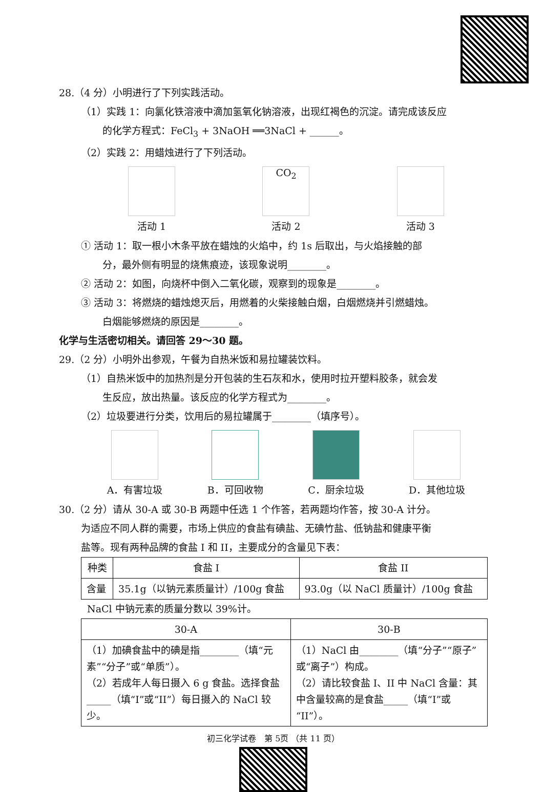28.（4 分）小明进行了下列实践活动。
（1）实践 1：向氯化铁溶液中滴加氢氧化钠溶液，出现红褐色的沉淀。请完成该反应
的化学方程式：FeCl<sub>3</sub> + 3NaOH ══3NaCl + ______。
（2）实践 2：用蜡烛进行了下列活动。
活动 1
CO<sub>2</sub>
活动 2
活动 3
① 活动 1：取一根小木条平放在蜡烛的火焰中，约 1s 后取出，与火焰接触的部
分，最外侧有明显的烧焦痕迹，该现象说明________。
② 活动 2：如图，向烧杯中倒入二氧化碳，观察到的现象是________。
③ 活动 3：将燃烧的蜡烛熄灭后，用燃着的火柴接触白烟，白烟燃烧并引燃蜡烛。
白烟能够燃烧的原因是________。
化学与生活密切相关。请回答 29～30 题。
29.（2 分）小明外出参观，午餐为自热米饭和易拉罐装饮料。
（1）自热米饭中的加热剂是分开包装的生石灰和水，使用时拉开塑料胶条，就会发
生反应，放出热量。该反应的化学方程式为________。
（2）垃圾要进行分类，饮用后的易拉罐属于________（填序号）。
A．有害垃圾 B．可回收物 C．厨余垃圾 D．其他垃圾
30.（2 分）请从 30-A 或 30-B 两题中任选 1 个作答，若两题均作答，按 30-A 计分。
为适应不同人群的需要，市场上供应的食盐有碘盐、无碘竹盐、低钠盐和健康平衡
盐等。现有两种品牌的食盐 I 和 II，主要成分的含量见下表：
| 种类 | 食盐 I | 食盐 II |
| --- | --- | --- |
| 含量 | 35.1g（以钠元素质量计）/100g 食盐 | 93.0g（以 NaCl 质量计）/100g 食盐 |
NaCl 中钠元素的质量分数以 39%计。
| 30-A | 30-B |
| --- | --- |
| （1）加碘食盐中的碘是指________（填“元素”“分子”或“单质”）。 （2）若成年人每日摄入 6 g 食盐。选择食盐_____（填“I”或“II”）每日摄入的 NaCl 较少。 | （1）NaCl 由________（填“分子”“原子”或“离子”）构成。 （2）请比较食盐 I、II 中 NaCl 含量：其中含量较高的是食盐_____（填“I”或“II”）。 |
初三化学试卷　第 5页 （共 11 页）